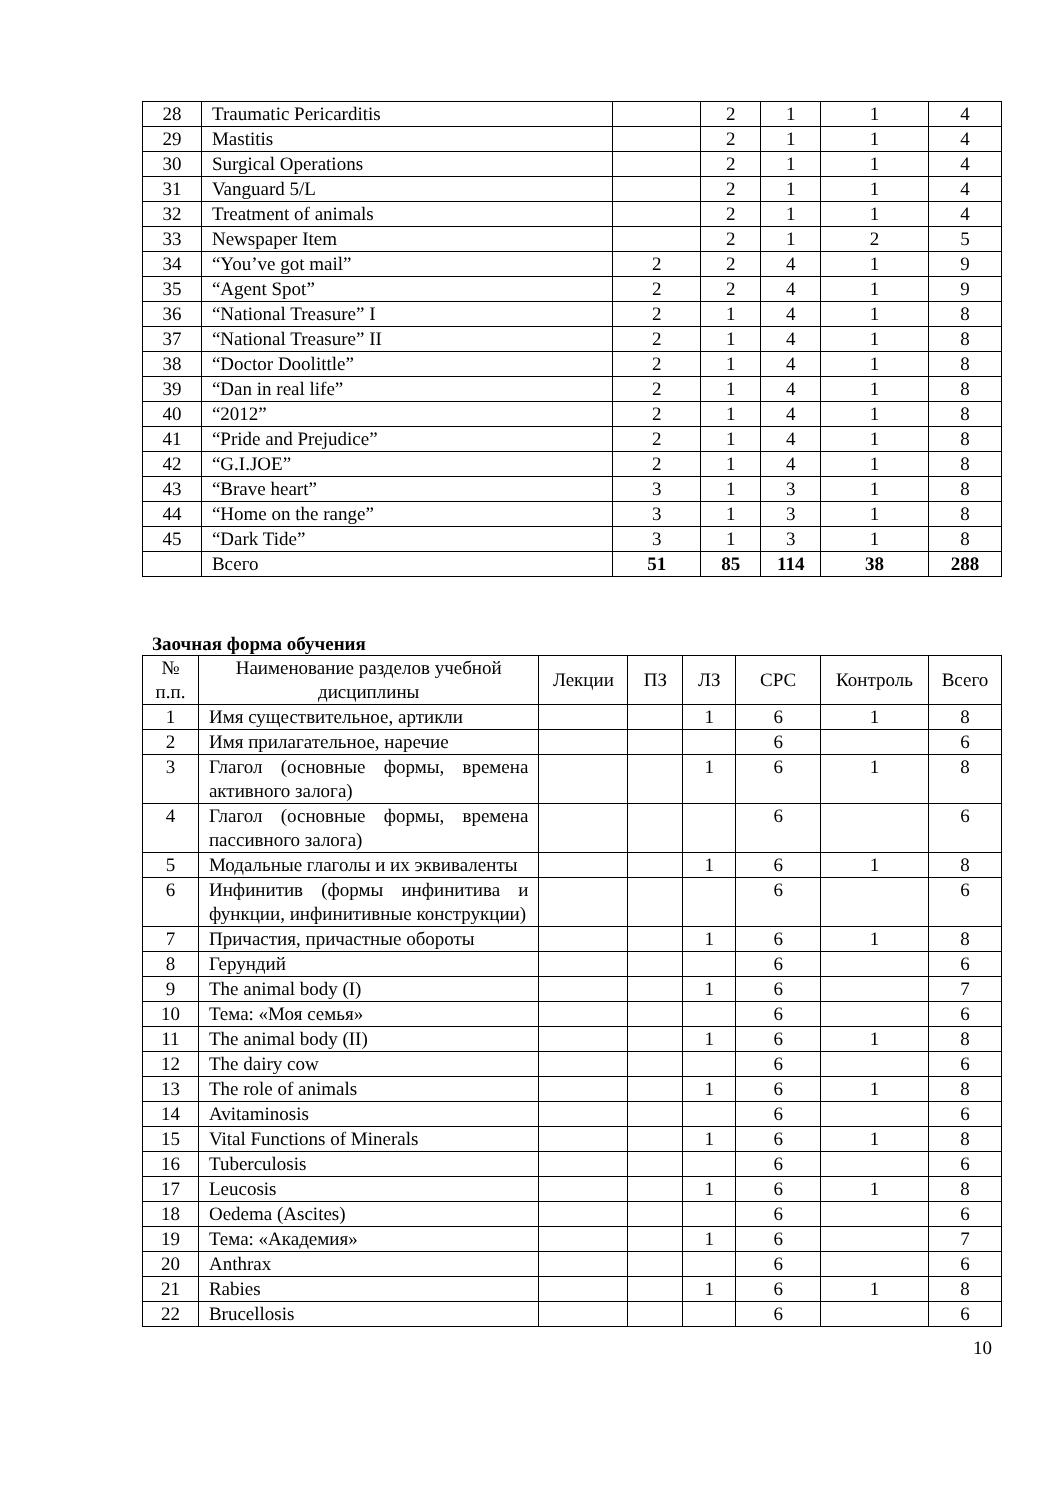| 28 | Traumatic Pericarditis | | 2 | 1 | 1 | 4 |
| 29 | Mastitis | | 2 | 1 | 1 | 4 |
| 30 | Surgical Operations | | 2 | 1 | 1 | 4 |
| 31 | Vanguard 5/L | | 2 | 1 | 1 | 4 |
| 32 | Treatment of animals | | 2 | 1 | 1 | 4 |
| 33 | Newspaper Item | | 2 | 1 | 2 | 5 |
| 34 | “You’ve got mail” | 2 | 2 | 4 | 1 | 9 |
| 35 | “Agent Spot” | 2 | 2 | 4 | 1 | 9 |
| 36 | “National Treasure” I | 2 | 1 | 4 | 1 | 8 |
| 37 | “National Treasure” II | 2 | 1 | 4 | 1 | 8 |
| 38 | “Doctor Doolittle” | 2 | 1 | 4 | 1 | 8 |
| 39 | “Dan in real life” | 2 | 1 | 4 | 1 | 8 |
| 40 | “2012” | 2 | 1 | 4 | 1 | 8 |
| 41 | “Pride and Prejudice” | 2 | 1 | 4 | 1 | 8 |
| 42 | “G.I.JOE” | 2 | 1 | 4 | 1 | 8 |
| 43 | “Brave heart” | 3 | 1 | 3 | 1 | 8 |
| 44 | “Home on the range” | 3 | 1 | 3 | 1 | 8 |
| 45 | “Dark Tide” | 3 | 1 | 3 | 1 | 8 |
| | Всего | 51 | 85 | 114 | 38 | 288 |
Заочная форма обучения
| № п.п. | Наименование разделов учебной дисциплины | Лекции | ПЗ | ЛЗ | СРС | Контроль | Всего |
| --- | --- | --- | --- | --- | --- | --- | --- |
| 1 | Имя существительное, артикли | | | 1 | 6 | 1 | 8 |
| 2 | Имя прилагательное, наречие | | | | 6 | | 6 |
| 3 | Глагол (основные формы, времена активного залога) | | | 1 | 6 | 1 | 8 |
| 4 | Глагол (основные формы, времена пассивного залога) | | | | 6 | | 6 |
| 5 | Модальные глаголы и их эквиваленты | | | 1 | 6 | 1 | 8 |
| 6 | Инфинитив (формы инфинитива и функции, инфинитивные конструкции) | | | | 6 | | 6 |
| 7 | Причастия, причастные обороты | | | 1 | 6 | 1 | 8 |
| 8 | Герундий | | | | 6 | | 6 |
| 9 | The animal body (I) | | | 1 | 6 | | 7 |
| 10 | Тема: «Моя семья» | | | | 6 | | 6 |
| 11 | The animal body (II) | | | 1 | 6 | 1 | 8 |
| 12 | The dairy cow | | | | 6 | | 6 |
| 13 | The role of animals | | | 1 | 6 | 1 | 8 |
| 14 | Avitaminosis | | | | 6 | | 6 |
| 15 | Vital Functions of Minerals | | | 1 | 6 | 1 | 8 |
| 16 | Tuberculosis | | | | 6 | | 6 |
| 17 | Leucosis | | | 1 | 6 | 1 | 8 |
| 18 | Oedema (Ascites) | | | | 6 | | 6 |
| 19 | Тема: «Академия» | | | 1 | 6 | | 7 |
| 20 | Anthrax | | | | 6 | | 6 |
| 21 | Rabies | | | 1 | 6 | 1 | 8 |
| 22 | Brucellosis | | | | 6 | | 6 |
10